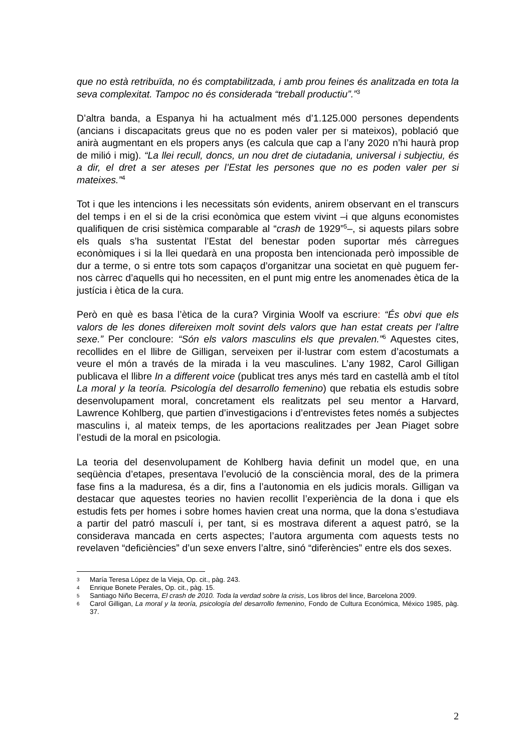que no està retribuïda, no és comptabilitzada, i amb prou feines és analitzada en tota la seva complexitat. Tampoc no és considerada “treball productiu”.”<sup>3</sup>
D’altra banda, a Espanya hi ha actualment més d’1.125.000 persones dependents (ancians i discapacitats greus que no es poden valer per si mateixos), població que anirà augmentant en els propers anys (es calcula que cap a l’any 2020 n’hi haurà prop de milió i mig). “La llei recull, doncs, un nou dret de ciutadania, universal i subjectiu, és a dir, el dret a ser ateses per l’Estat les persones que no es poden valer per si mateixes.”<sup>4</sup>
Tot i que les intencions i les necessitats són evidents, anirem observant en el transcurs del temps i en el si de la crisi econòmica que estem vivint –i que alguns economistes qualifiquen de crisi sistèmica comparable al “crash de 1929”<sup>5</sup>–, si aquests pilars sobre els quals s’ha sustentat l’Estat del benestar poden suportar més càrregues econòmiques i si la llei quedarà en una proposta ben intencionada però impossible de dur a terme, o si entre tots som capaços d’organitzar una societat en què puguem fer-nos càrrec d’aquells qui ho necessiten, en el punt mig entre les anomenades ètica de la justícia i ètica de la cura.
Però en què es basa l’ètica de la cura? Virginia Woolf va escriure: “És obvi que els valors de les dones difereixen molt sovint dels valors que han estat creats per l’altre sexe.” Per concloure: “Són els valors masculins els que prevalen.”<sup>6</sup> Aquestes cites, recollides en el llibre de Gilligan, serveixen per il·lustrar com estem d’acostumats a veure el món a través de la mirada i la veu masculines. L’any 1982, Carol Gilligan publicava el llibre In a different voice (publicat tres anys més tard en castellà amb el títol La moral y la teoría. Psicología del desarrollo femenino) que rebatia els estudis sobre desenvolupament moral, concretament els realitzats pel seu mentor a Harvard, Lawrence Kohlberg, que partien d’investigacions i d’entrevistes fetes només a subjectes masculins i, al mateix temps, de les aportacions realitzades per Jean Piaget sobre l’estudi de la moral en psicologia.
La teoria del desenvolupament de Kohlberg havia definit un model que, en una seqüència d’etapes, presentava l’evolució de la consciència moral, des de la primera fase fins a la maduresa, és a dir, fins a l’autonomia en els judicis morals. Gilligan va destacar que aquestes teories no havien recollit l’experiència de la dona i que els estudis fets per homes i sobre homes havien creat una norma, que la dona s’estudiava a partir del patró masculí i, per tant, si es mostrava diferent a aquest patró, se la considerava mancada en certs aspectes; l’autora argumenta com aquests tests no revelaven “deficiències” d’un sexe envers l’altre, sinó “diferències” entre els dos sexes.
3 María Teresa López de la Vieja, Op. cit., pàg. 243.
4 Enrique Bonete Perales, Op. cit., pàg. 15.
5 Santiago Niño Becerra, El crash de 2010. Toda la verdad sobre la crisis, Los libros del lince, Barcelona 2009.
6 Carol Gilligan, La moral y la teoría, psicología del desarrollo femenino, Fondo de Cultura Económica, México 1985, pàg. 37.
2